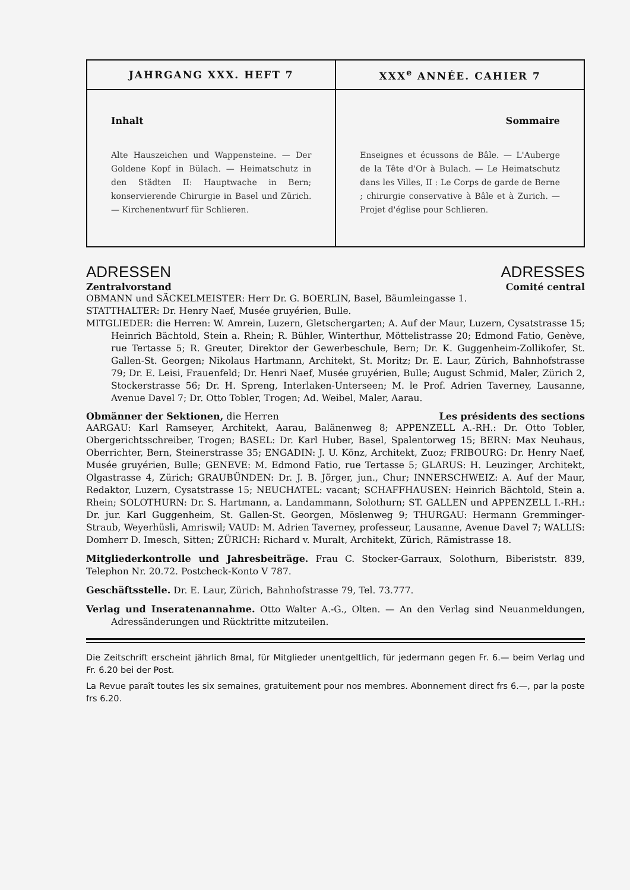| JAHRGANG XXX. HEFT 7 | XXX<sup>e</sup> ANNÉE. CAHIER 7 |
| --- | --- |
| Inhalt Alte Hauszeichen und Wappensteine. — Der Goldene Kopf in Bülach. — Heimatschutz in den Städten II: Hauptwache in Bern; konservierende Chirurgie in Basel und Zürich. — Kirchenentwurf für Schlieren. | Sommaire Enseignes et écussons de Bâle. — L'Auberge de la Tête d'Or à Bulach. — Le Heimatschutz dans les Villes, II : Le Corps de garde de Berne ; chirurgie conservative à Bâle et à Zurich. — Projet d'église pour Schlieren. |
ADRESSEN ADRESSES
Zentralvorstand Comité central
OBMANN und SÄCKELMEISTER: Herr Dr. G. BOERLIN, Basel, Bäumleingasse 1.
STATTHALTER: Dr. Henry Naef, Musée gruyérien, Bulle.
MITGLIEDER: die Herren: W. Amrein, Luzern, Gletschergarten; A. Auf der Maur, Luzern, Cysatstrasse 15; Heinrich Bächtold, Stein a. Rhein; R. Bühler, Winterthur, Möttelistrasse 20; Edmond Fatio, Genève, rue Tertasse 5; R. Greuter, Direktor der Gewerbeschule, Bern; Dr. K. Guggenheim-Zollikofer, St. Gallen-St. Georgen; Nikolaus Hartmann, Architekt, St. Moritz; Dr. E. Laur, Zürich, Bahnhofstrasse 79; Dr. E. Leisi, Frauenfeld; Dr. Henri Naef, Musée gruyérien, Bulle; August Schmid, Maler, Zürich 2, Stockerstrasse 56; Dr. H. Spreng, Interlaken-Unterseen; M. le Prof. Adrien Taverney, Lausanne, Avenue Davel 7; Dr. Otto Tobler, Trogen; Ad. Weibel, Maler, Aarau.
Obmänner der Sektionen, die Herren Les présidents des sections
AARGAU: Karl Ramseyer, Architekt, Aarau, Balänenweg 8; APPENZELL A.-RH.: Dr. Otto Tobler, Obergerichtsschreiber, Trogen; BASEL: Dr. Karl Huber, Basel, Spalentorweg 15; BERN: Max Neuhaus, Oberrichter, Bern, Steinerstrasse 35; ENGADIN: J. U. Könz, Architekt, Zuoz; FRIBOURG: Dr. Henry Naef, Musée gruyérien, Bulle; GENEVE: M. Edmond Fatio, rue Tertasse 5; GLARUS: H. Leuzinger, Architekt, Olgastrasse 4, Zürich; GRAUBÜNDEN: Dr. J. B. Jörger, jun., Chur; INNERSCHWEIZ: A. Auf der Maur, Redaktor, Luzern, Cysatstrasse 15; NEUCHATEL: vacant; SCHAFFHAUSEN: Heinrich Bächtold, Stein a. Rhein; SOLOTHURN: Dr. S. Hartmann, a. Landammann, Solothurn; ST. GALLEN und APPENZELL I.-RH.: Dr. jur. Karl Guggenheim, St. Gallen-St. Georgen, Möslenweg 9; THURGAU: Hermann Gremminger-Straub, Weyerhüsli, Amriswil; VAUD: M. Adrien Taverney, professeur, Lausanne, Avenue Davel 7; WALLIS: Domherr D. Imesch, Sitten; ZÜRICH: Richard v. Muralt, Architekt, Zürich, Rämistrasse 18.
Mitgliederkontrolle und Jahresbeiträge. Frau C. Stocker-Garraux, Solothurn, Biberiststr. 839, Telephon Nr. 20.72. Postcheck-Konto V 787.
Geschäftsstelle. Dr. E. Laur, Zürich, Bahnhofstrasse 79, Tel. 73.777.
Verlag und Inseratenannahme. Otto Walter A.-G., Olten. — An den Verlag sind Neuanmeldungen, Adressänderungen und Rücktritte mitzuteilen.
Die Zeitschrift erscheint jährlich 8mal, für Mitglieder unentgeltlich, für jedermann gegen Fr. 6.— beim Verlag und Fr. 6.20 bei der Post.
La Revue paraît toutes les six semaines, gratuitement pour nos membres. Abonnement direct frs 6.—, par la poste frs 6.20.